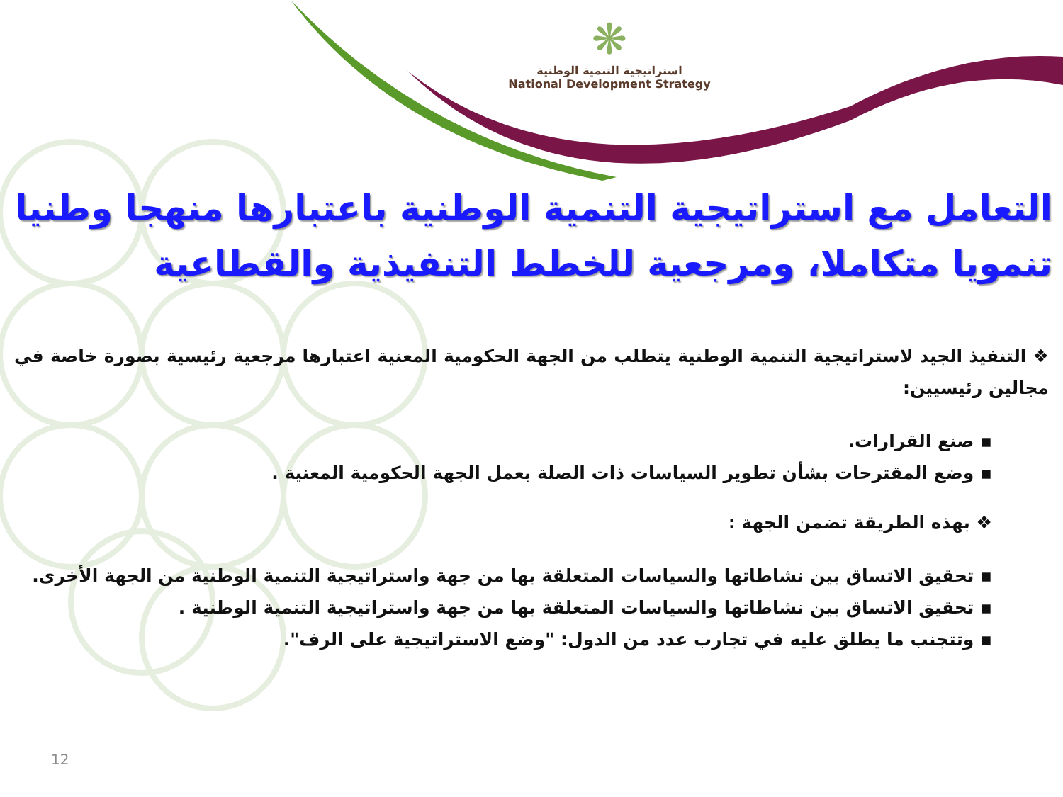❋
استراتيجية التنمية الوطنية
National Development Strategy
التعامل مع استراتيجية التنمية الوطنية باعتبارها منهجا وطنيا تنمويا متكاملا، ومرجعية للخطط التنفيذية والقطاعية
❖ التنفيذ الجيد لاستراتيجية التنمية الوطنية يتطلب من الجهة الحكومية المعنية اعتبارها مرجعية رئيسية بصورة خاصة في مجالين رئيسيين:
▪ صنع القرارات.
▪ وضع المقترحات بشأن تطوير السياسات ذات الصلة بعمل الجهة الحكومية المعنية .
❖ بهذه الطريقة تضمن الجهة :
▪ تحقيق الاتساق بين نشاطاتها والسياسات المتعلقة بها من جهة واستراتيجية التنمية الوطنية من الجهة الأخرى.
▪ تحقيق الاتساق بين نشاطاتها والسياسات المتعلقة بها من جهة واستراتيجية التنمية الوطنية .
▪ وتتجنب ما يطلق عليه في تجارب عدد من الدول: "وضع الاستراتيجية على الرف".
12